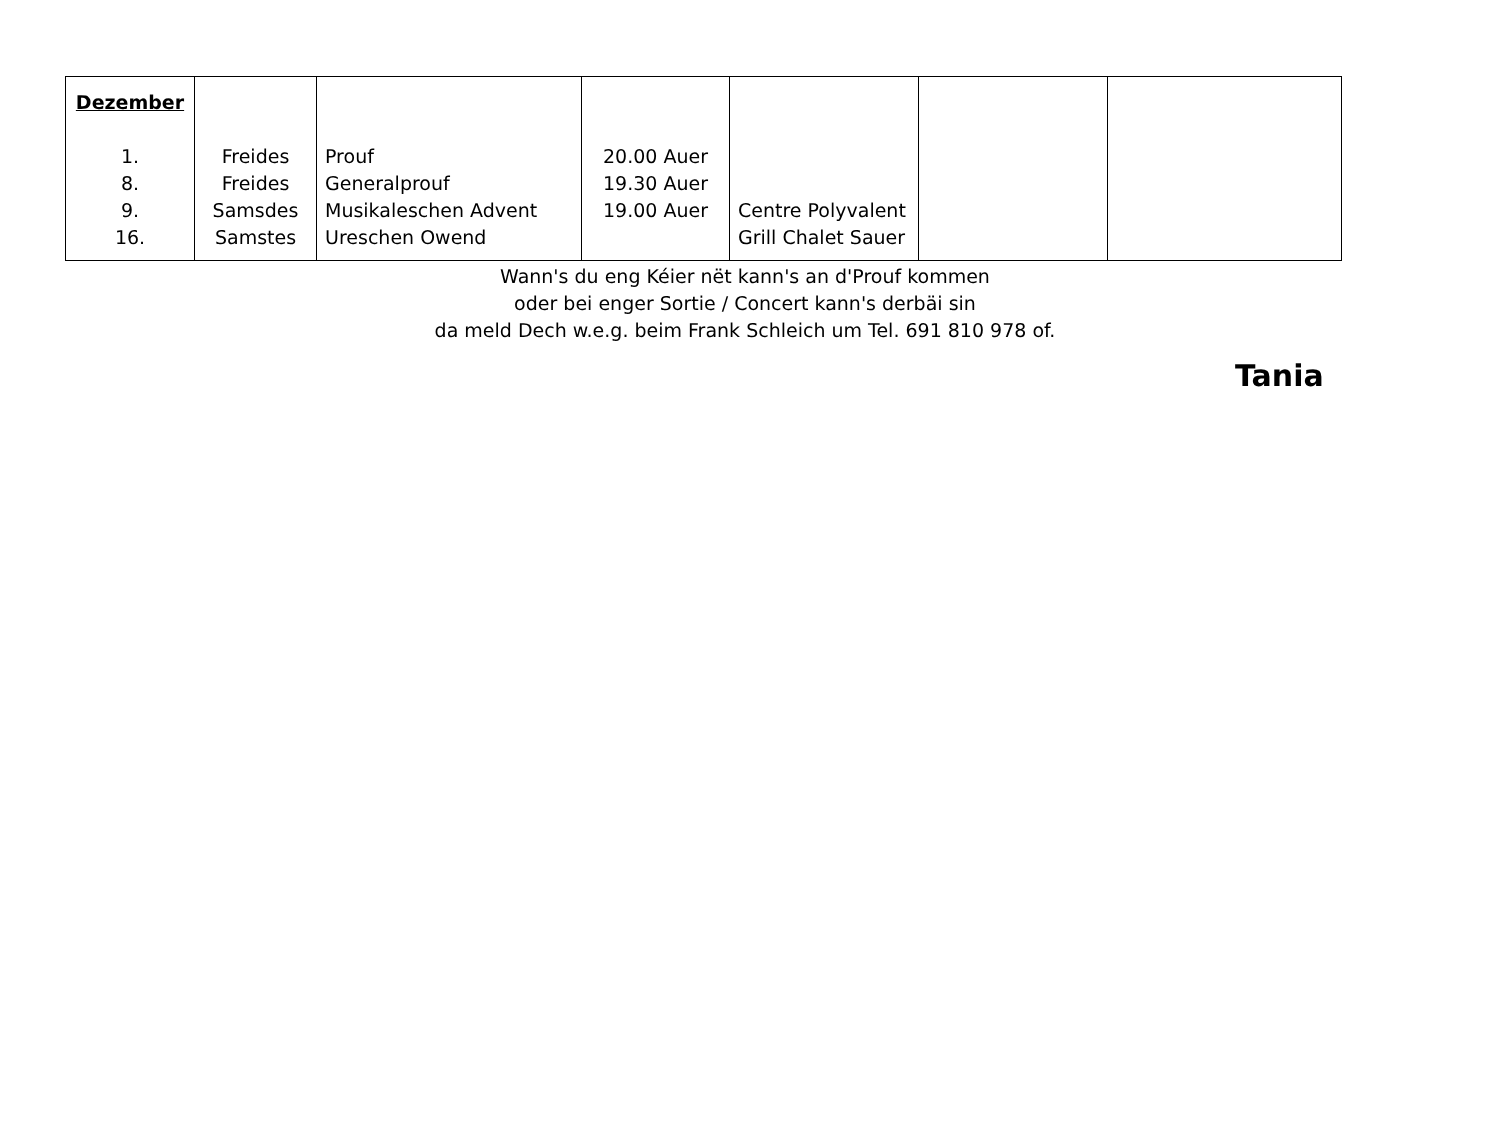| Dezember 1. 8. 9. 16. | Freides Freides Samsdes Samstes | Prouf Generalprouf Musikaleschen Advent Ureschen Owend | 20.00 Auer 19.30 Auer 19.00 Auer | Centre Polyvalent Grill Chalet Sauer | | |
Wann's du eng Kéier nët kann's an d'Prouf kommen
oder bei enger Sortie / Concert kann's derbäi sin
da meld Dech w.e.g. beim Frank Schleich um Tel. 691 810 978 of.
Tania